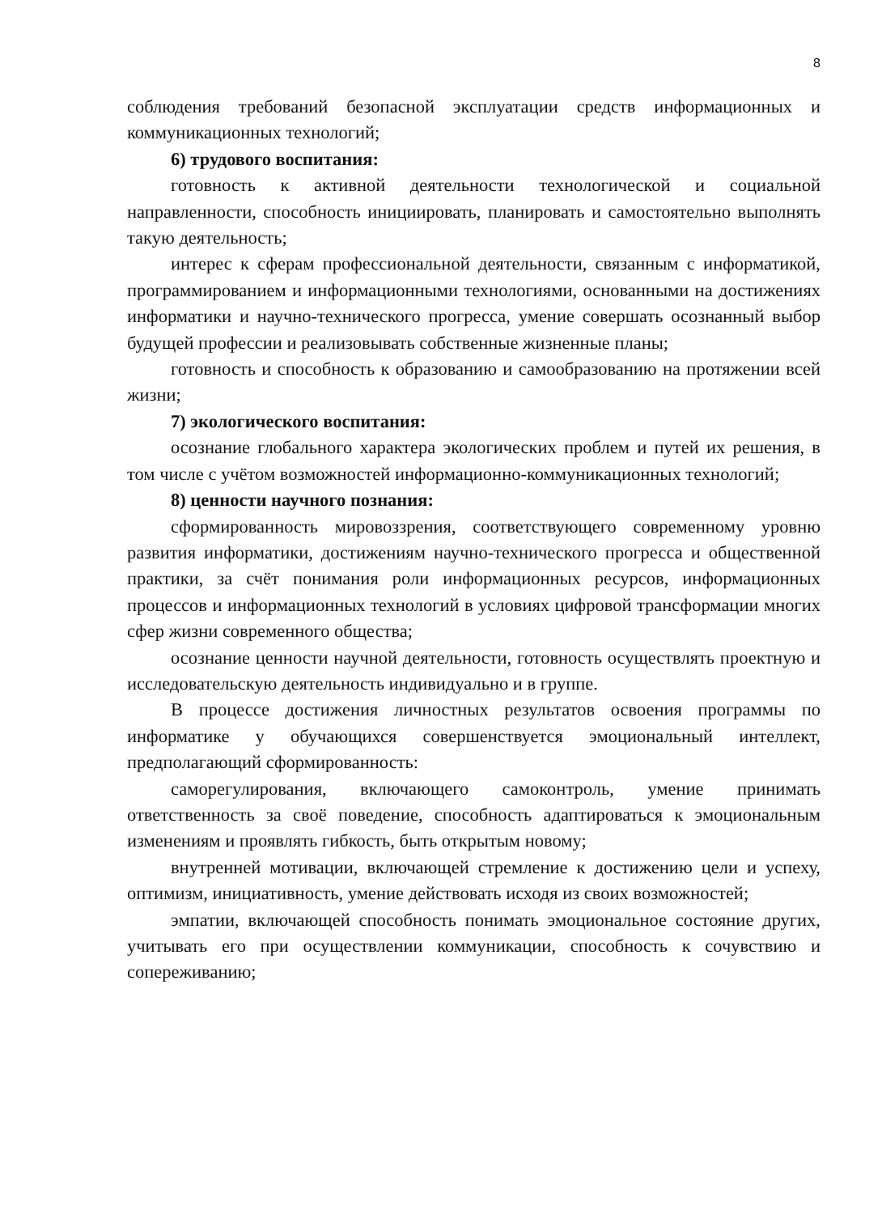8
соблюдения требований безопасной эксплуатации средств информационных и коммуникационных технологий;
6) трудового воспитания:
готовность к активной деятельности технологической и социальной направленности, способность инициировать, планировать и самостоятельно выполнять такую деятельность;
интерес к сферам профессиональной деятельности, связанным с информатикой, программированием и информационными технологиями, основанными на достижениях информатики и научно-технического прогресса, умение совершать осознанный выбор будущей профессии и реализовывать собственные жизненные планы;
готовность и способность к образованию и самообразованию на протяжении всей жизни;
7) экологического воспитания:
осознание глобального характера экологических проблем и путей их решения, в том числе с учётом возможностей информационно-коммуникационных технологий;
8) ценности научного познания:
сформированность мировоззрения, соответствующего современному уровню развития информатики, достижениям научно-технического прогресса и общественной практики, за счёт понимания роли информационных ресурсов, информационных процессов и информационных технологий в условиях цифровой трансформации многих сфер жизни современного общества;
осознание ценности научной деятельности, готовность осуществлять проектную и исследовательскую деятельность индивидуально и в группе.
В процессе достижения личностных результатов освоения программы по информатике у обучающихся совершенствуется эмоциональный интеллект, предполагающий сформированность:
саморегулирования, включающего самоконтроль, умение принимать ответственность за своё поведение, способность адаптироваться к эмоциональным изменениям и проявлять гибкость, быть открытым новому;
внутренней мотивации, включающей стремление к достижению цели и успеху, оптимизм, инициативность, умение действовать исходя из своих возможностей;
эмпатии, включающей способность понимать эмоциональное состояние других, учитывать его при осуществлении коммуникации, способность к сочувствию и сопереживанию;